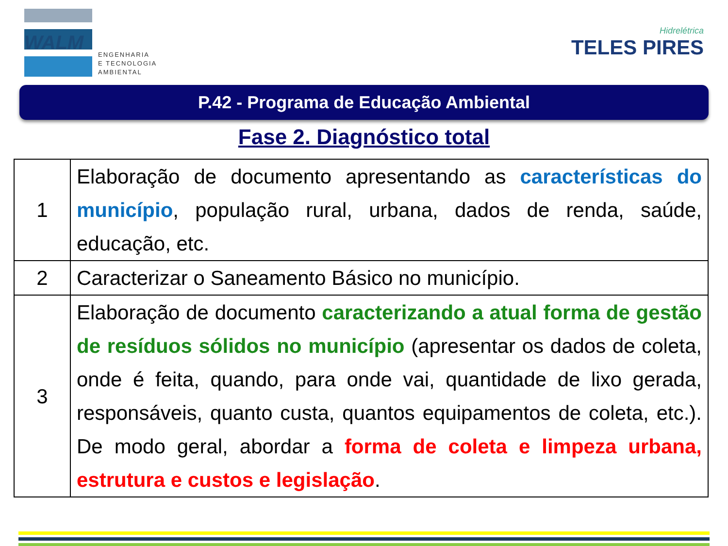WALM
ENGENHARIA
E TECNOLOGIA
AMBIENTAL
Hidrelétrica
TELES PIRES
P.42 - Programa de Educação Ambiental
Fase 2. Diagnóstico total
| 1 | Elaboração de documento apresentando as características do município , população rural, urbana, dados de renda, saúde, educação, etc. |
| 2 | Caracterizar o Saneamento Básico no município. |
| 3 | Elaboração de documento caracterizando a atual forma de gestão de resíduos sólidos no município (apresentar os dados de coleta, onde é feita, quando, para onde vai, quantidade de lixo gerada, responsáveis, quanto custa, quantos equipamentos de coleta, etc.). De modo geral, abordar a forma de coleta e limpeza urbana, estrutura e custos e legislação . |